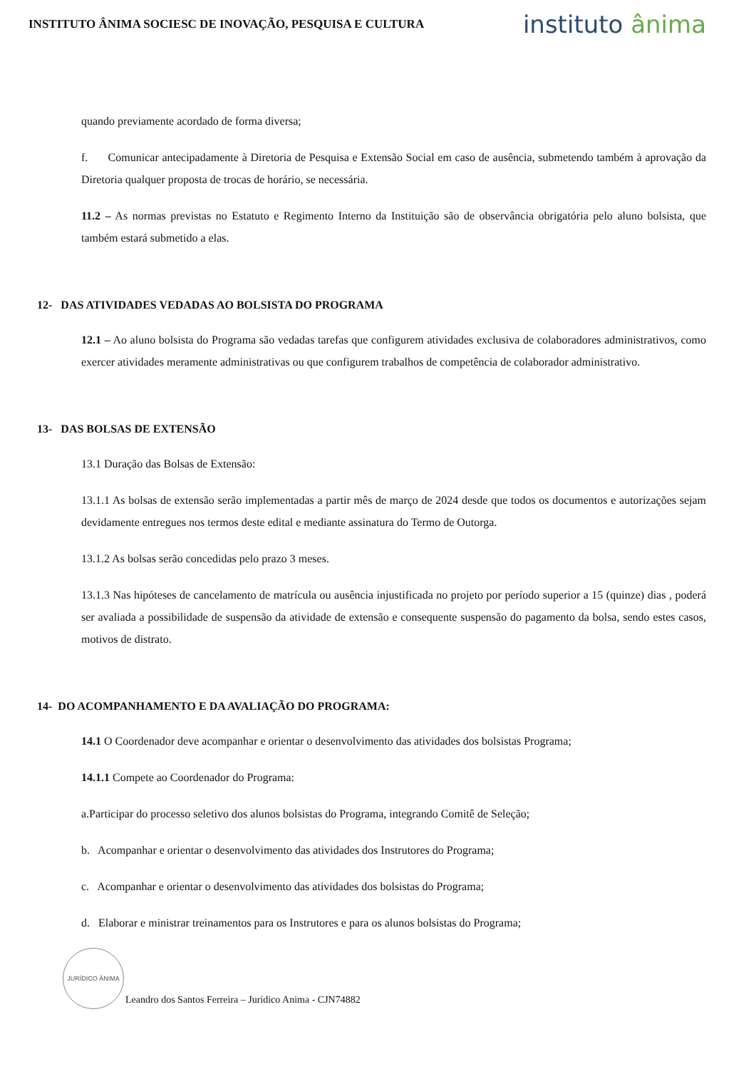INSTITUTO ÂNIMA SOCIESC DE INOVAÇÃO, PESQUISA E CULTURA
instituto ânima
quando previamente acordado de forma diversa;
f. Comunicar antecipadamente à Diretoria de Pesquisa e Extensão Social em caso de ausência, submetendo também à aprovação da Diretoria qualquer proposta de trocas de horário, se necessária.
11.2 – As normas previstas no Estatuto e Regimento Interno da Instituição são de observância obrigatória pelo aluno bolsista, que também estará submetido a elas.
12- DAS ATIVIDADES VEDADAS AO BOLSISTA DO PROGRAMA
12.1 – Ao aluno bolsista do Programa são vedadas tarefas que configurem atividades exclusiva de colaboradores administrativos, como exercer atividades meramente administrativas ou que configurem trabalhos de competência de colaborador administrativo.
13- DAS BOLSAS DE EXTENSÃO
13.1 Duração das Bolsas de Extensão:
13.1.1 As bolsas de extensão serão implementadas a partir mês de março de 2024 desde que todos os documentos e autorizações sejam devidamente entregues nos termos deste edital e mediante assinatura do Termo de Outorga.
13.1.2 As bolsas serão concedidas pelo prazo 3 meses.
13.1.3 Nas hipóteses de cancelamento de matrícula ou ausência injustificada no projeto por período superior a 15 (quinze) dias , poderá ser avaliada a possibilidade de suspensão da atividade de extensão e consequente suspensão do pagamento da bolsa, sendo estes casos, motivos de distrato.
14- DO ACOMPANHAMENTO E DA AVALIAÇÃO DO PROGRAMA:
14.1 O Coordenador deve acompanhar e orientar o desenvolvimento das atividades dos bolsistas Programa;
14.1.1 Compete ao Coordenador do Programa:
a.Participar do processo seletivo dos alunos bolsistas do Programa, integrando Comitê de Seleção;
b. Acompanhar e orientar o desenvolvimento das atividades dos Instrutores do Programa;
c. Acompanhar e orientar o desenvolvimento das atividades dos bolsistas do Programa;
d. Elaborar e ministrar treinamentos para os Instrutores e para os alunos bolsistas do Programa;
JURÍDICO ÂNIMA
Leandro dos Santos Ferreira – Jurídico Anima - CJN74882